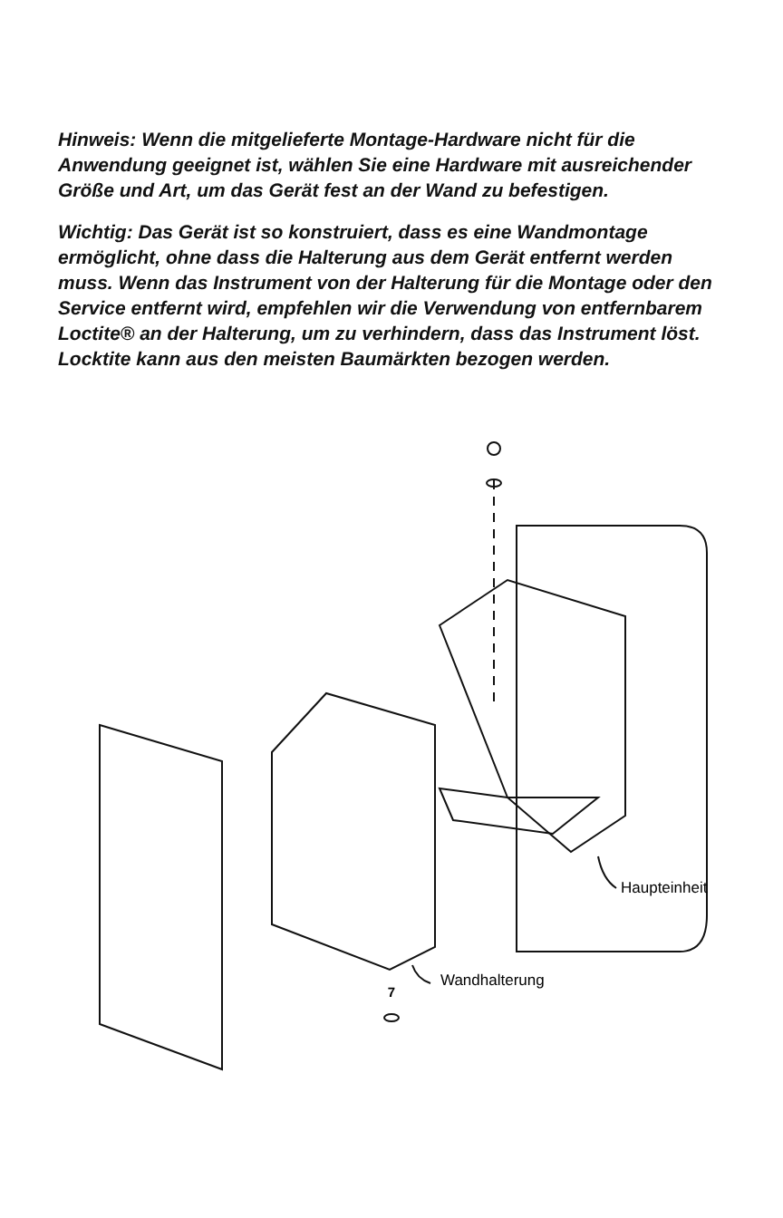Hinweis: Wenn die mitgelieferte Montage-Hardware nicht für die Anwendung geeignet ist, wählen Sie eine Hardware mit ausreichender Größe und Art, um das Gerät fest an der Wand zu befestigen.
Wichtig: Das Gerät ist so konstruiert, dass es eine Wandmontage ermöglicht, ohne dass die Halterung aus dem Gerät entfernt werden muss. Wenn das Instrument von der Halterung für die Montage oder den Service entfernt wird, empfehlen wir die Verwendung von entfernbarem Loctite® an der Halterung, um zu verhindern, dass das Instrument löst. Locktite kann aus den meisten Baumärkten bezogen werden.
Haupteinheit
Wandhalterung
7